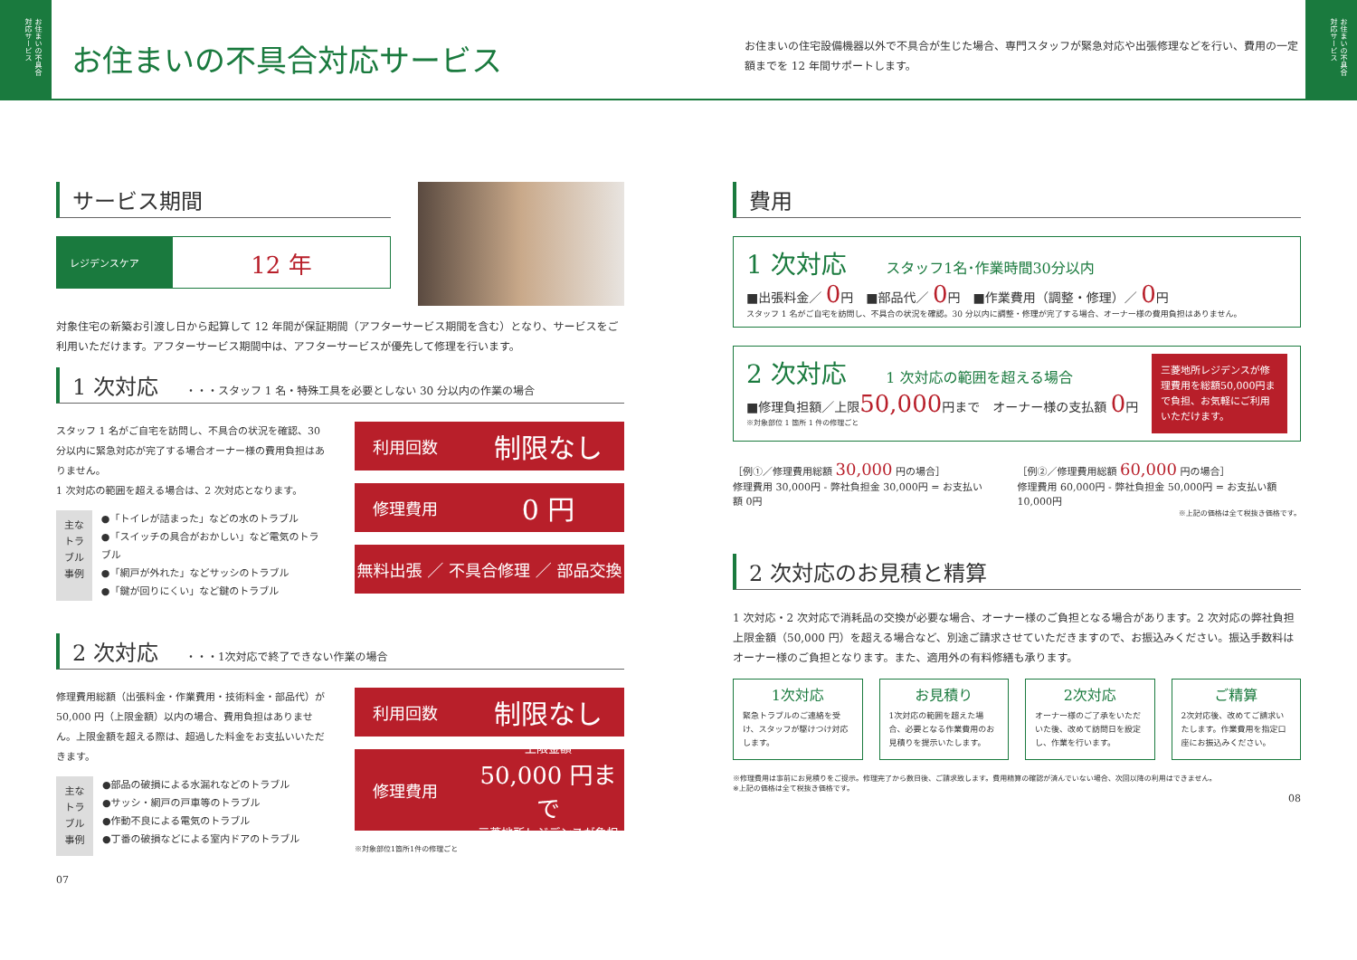お住まいの不具合対応サービス
お住まいの不具合対応サービス
お住まいの住宅設備機器以外で不具合が生じた場合、専門スタッフが緊急対応や出張修理などを行い、費用の一定額までを 12 年間サポートします。
お住まいの不具合対応サービス
サービス期間
レジデンスケア
12 年
対象住宅の新築お引渡し日から起算して 12 年間が保証期間（アフターサービス期間を含む）となり、サービスをご利用いただけます。アフターサービス期間中は、アフターサービスが優先して修理を行います。
1 次対応 ・・・スタッフ 1 名・特殊工具を必要としない 30 分以内の作業の場合
スタッフ 1 名がご自宅を訪問し、不具合の状況を確認、30 分以内に緊急対応が完了する場合オーナー様の費用負担はありません。
1 次対応の範囲を超える場合は、2 次対応となります。
主な トラブル 事例
●「トイレが詰まった」などの水のトラブル
●「スイッチの具合がおかしい」など電気のトラブル
●「網戸が外れた」などサッシのトラブル
●「鍵が回りにくい」など鍵のトラブル
利用回数 制限なし
修理費用 0 円
無料出張 ／ 不具合修理 ／ 部品交換
2 次対応 ・・・1次対応で終了できない作業の場合
修理費用総額（出張料金・作業費用・技術料金・部品代）が 50,000 円（上限金額）以内の場合、費用負担はありません。上限金額を超える際は、超過した料金をお支払いいただきます。
主な トラブル 事例
●部品の破損による水漏れなどのトラブル
●サッシ・網戸の戸車等のトラブル
●作動不良による電気のトラブル
●丁番の破損などによる室内ドアのトラブル
利用回数 制限なし
修理費用 上限金額
50,000 円まで
三菱地所レジデンスが負担
※対象部位1箇所1件の修理ごと
07
費用
1 次対応 スタッフ1名･作業時間30分以内
■出張料金／ 0円　■部品代／ 0円　■作業費用（調整・修理）／ 0円
スタッフ 1 名がご自宅を訪問し、不具合の状況を確認。30 分以内に調整・修理が完了する場合、オーナー様の費用負担はありません。
2 次対応 1 次対応の範囲を超える場合
■修理負担額／上限50,000円まで　オーナー様の支払額 0円
※対象部位 1 箇所 1 件の修理ごと
三菱地所レジデンスが修理費用を総額50,000円まで負担、お気軽にご利用いただけます。
［例①／修理費用総額 30,000 円の場合］
修理費用 30,000円 - 弊社負担金 30,000円 = お支払い額 0円
［例②／修理費用総額 60,000 円の場合］
修理費用 60,000円 - 弊社負担金 50,000円 = お支払い額 10,000円
※上記の価格は全て税抜き価格です。
2 次対応のお見積と精算
1 次対応・2 次対応で消耗品の交換が必要な場合、オーナー様のご負担となる場合があります。2 次対応の弊社負担上限金額（50,000 円）を超える場合など、別途ご請求させていただきますので、お振込みください。振込手数料はオーナー様のご負担となります。また、適用外の有料修繕も承ります。
1次対応
緊急トラブルのご連絡を受け、スタッフが駆けつけ対応します。
お見積り
1次対応の範囲を超えた場合、必要となる作業費用のお見積りを提示いたします。
2次対応
オーナー様のご了承をいただいた後、改めて訪問日を設定し、作業を行います。
ご精算
2次対応後、改めてご請求いたします。作業費用を指定口座にお振込みください。
※修理費用は事前にお見積りをご提示。修理完了から数日後、ご請求致します。費用精算の確認が済んでいない場合、次回以降の利用はできません。
※上記の価格は全て税抜き価格です。
08